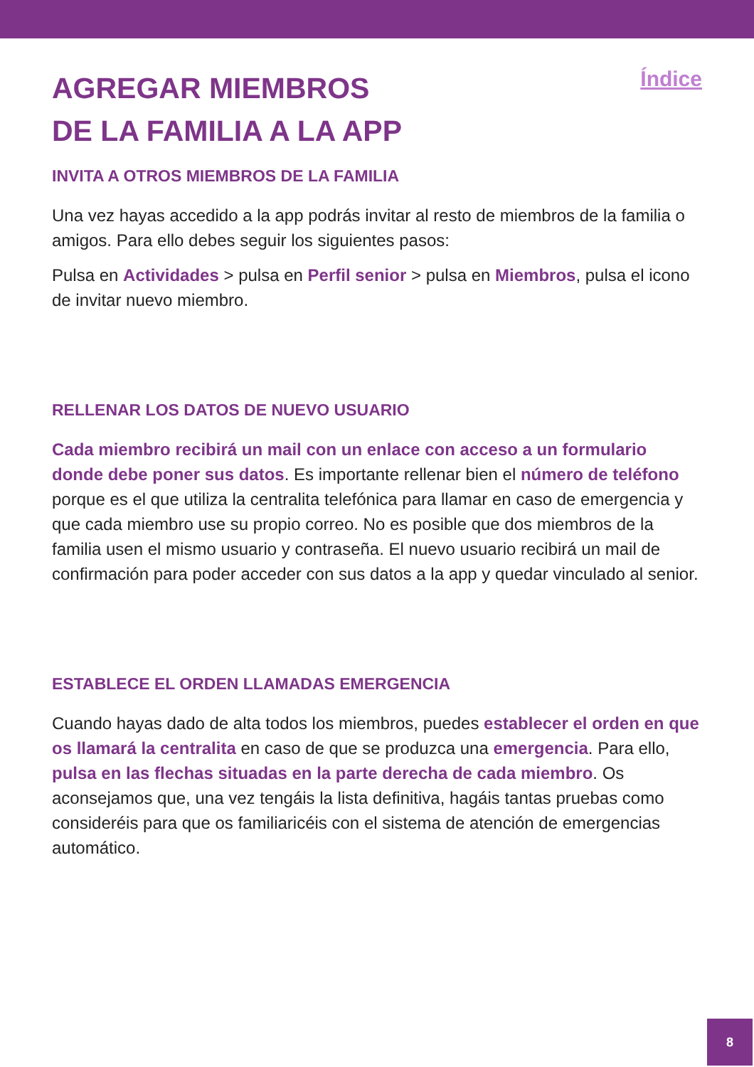AGREGAR MIEMBROS
DE LA FAMILIA A LA APP
Índice
INVITA A OTROS MIEMBROS DE LA FAMILIA
Una vez hayas accedido a la app podrás invitar al resto de miembros de la familia o amigos. Para ello debes seguir los siguientes pasos:
Pulsa en Actividades > pulsa en Perfil senior > pulsa en Miembros, pulsa el icono de invitar nuevo miembro.
RELLENAR LOS DATOS DE NUEVO USUARIO
Cada miembro recibirá un mail con un enlace con acceso a un formulario donde debe poner sus datos. Es importante rellenar bien el número de teléfono porque es el que utiliza la centralita telefónica para llamar en caso de emergencia y que cada miembro use su propio correo. No es posible que dos miembros de la familia usen el mismo usuario y contraseña. El nuevo usuario recibirá un mail de confirmación para poder acceder con sus datos a la app y quedar vinculado al senior.
ESTABLECE EL ORDEN LLAMADAS EMERGENCIA
Cuando hayas dado de alta todos los miembros, puedes establecer el orden en que os llamará la centralita en caso de que se produzca una emergencia. Para ello, pulsa en las flechas situadas en la parte derecha de cada miembro. Os aconsejamos que, una vez tengáis la lista definitiva, hagáis tantas pruebas como consideréis para que os familiaricéis con el sistema de atención de emergencias automático.
8